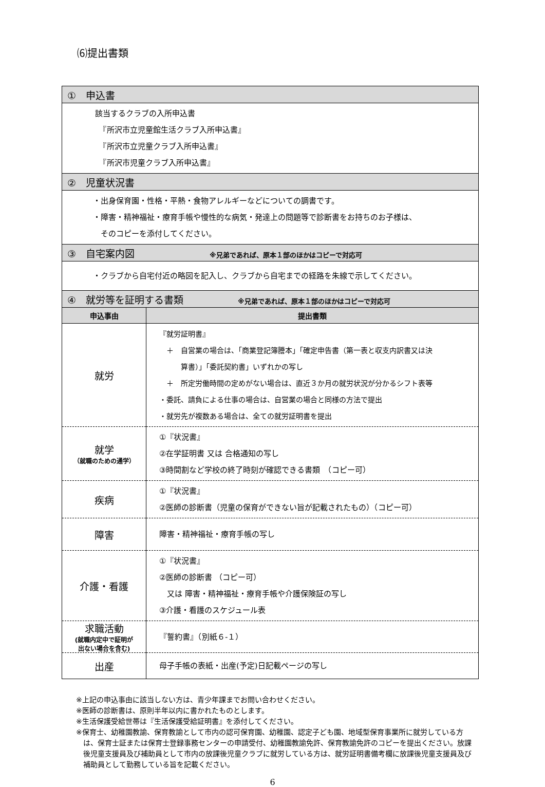⑹提出書類
| ① 申込書 | |
| 該当するクラブの入所申込書 『所沢市立児童館生活クラブ入所申込書』 『所沢市立児童クラブ入所申込書』 『所沢市児童クラブ入所申込書』 | |
| ② 児童状況書 | |
| ・出身保育園・性格・平熱・食物アレルギーなどについての調書です。 ・障害・精神福祉・療育手帳や慢性的な病気・発達上の問題等で診断書をお持ちのお子様は、 そのコピーを添付してください。 | |
| ③ 自宅案内図 ※兄弟であれば、原本１部のほかはコピーで対応可 | |
| ・クラブから自宅付近の略図を記入し、クラブから自宅までの経路を朱線で示してください。 | |
| ④ 就労等を証明する書類 ※兄弟であれば、原本１部のほかはコピーで対応可 | |
| 申込事由 | 提出書類 |
| 就労 | 『就労証明書』 ＋ 自営業の場合は、「商業登記簿謄本」「確定申告書（第一表と収支内訳書又は決 算書）」「委託契約書」いずれかの写し ＋ 所定労働時間の定めがない場合は、直近３か月の就労状況が分かるシフト表等 ・委託、請負による仕事の場合は、自営業の場合と同様の方法で提出 ・就労先が複数ある場合は、全ての就労証明書を提出 |
| 就学 （就職のための通学） | ①『状況書』 ②在学証明書 又は 合格通知の写し ③時間割など学校の終了時刻が確認できる書類 （コピー可） |
| 疾病 | ①『状況書』 ②医師の診断書（児童の保育ができない旨が記載されたもの）（コピー可） |
| 障害 | 障害・精神福祉・療育手帳の写し |
| 介護・看護 | ①『状況書』 ②医師の診断書 （コピー可） 又は 障害・精神福祉・療育手帳や介護保険証の写し ③介護・看護のスケジュール表 |
| 求職活動 (就職内定中で証明が 出ない場合を含む) | 『誓約書』（別紙６-１） |
| 出産 | 母子手帳の表紙・出産(予定)日記載ページの写し |
※上記の申込事由に該当しない方は、青少年課までお問い合わせください。
※医師の診断書は、原則半年以内に書かれたものとします。
※生活保護受給世帯は『生活保護受給証明書』を添付してください。
※保育士、幼稚園教諭、保育教諭として市内の認可保育園、幼稚園、認定子ども園、地域型保育事業所に就労している方は、保育士証または保育士登録事務センターの申請受付、幼稚園教諭免許、保育教諭免許のコピーを提出ください。放課後児童支援員及び補助員として市内の放課後児童クラブに就労している方は、就労証明書備考欄に放課後児童支援員及び補助員として勤務している旨を記載ください。
6